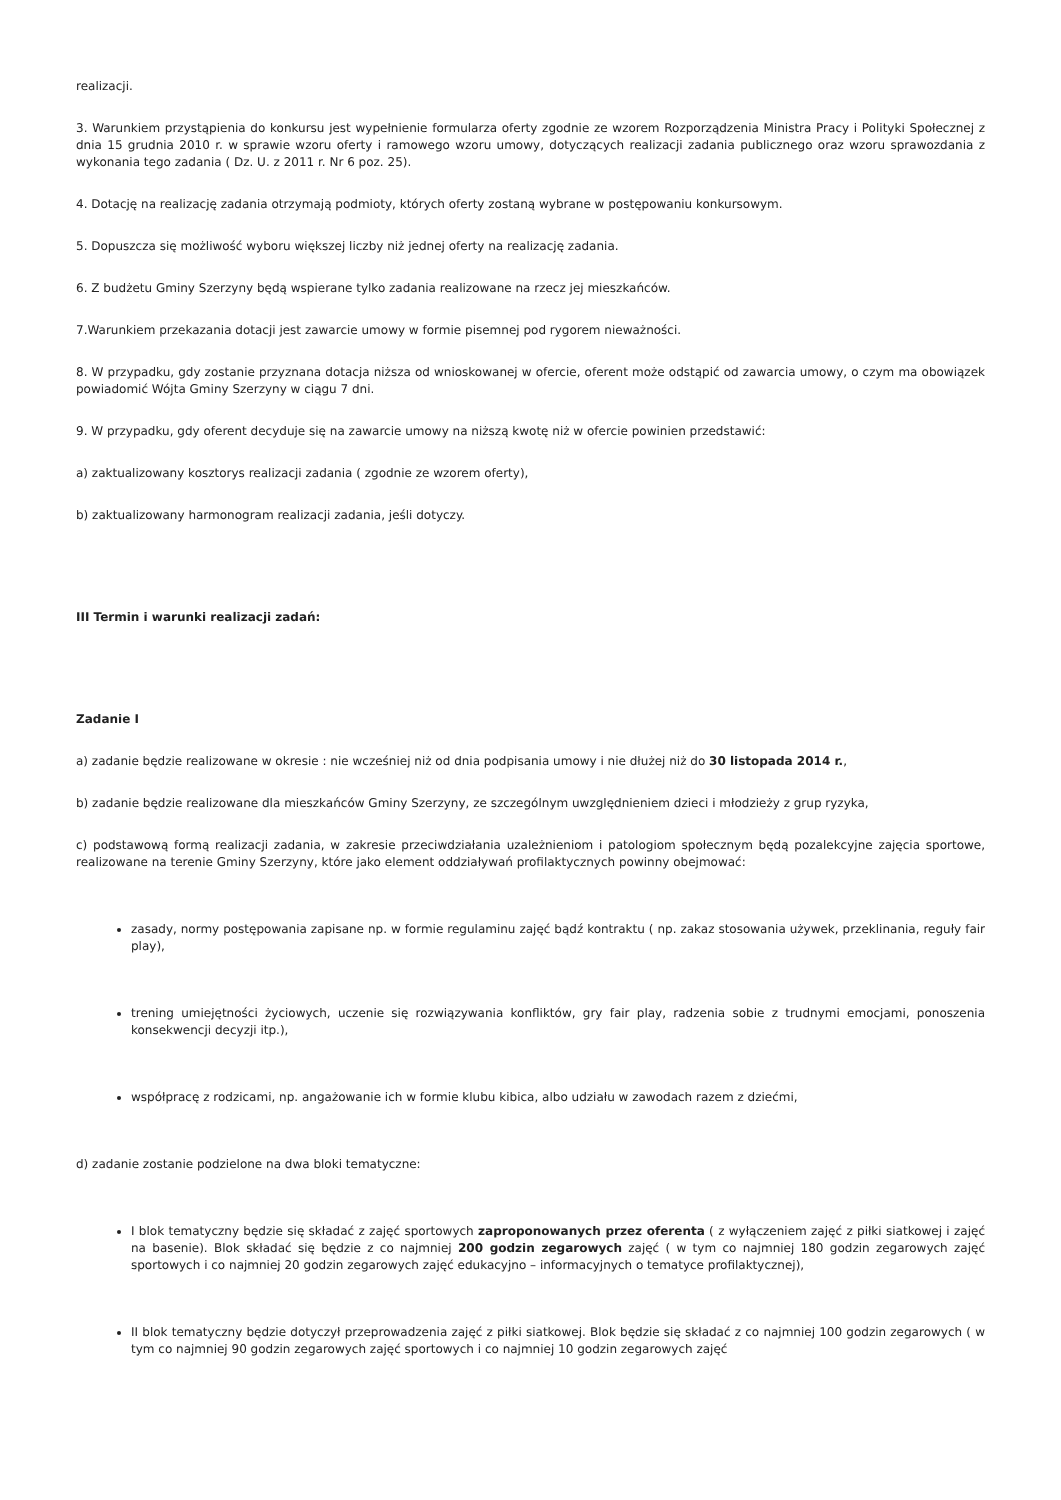realizacji.
3. Warunkiem przystąpienia do konkursu jest wypełnienie formularza oferty zgodnie ze wzorem Rozporządzenia Ministra Pracy i Polityki Społecznej z dnia 15 grudnia 2010 r. w sprawie wzoru oferty i ramowego wzoru umowy, dotyczących realizacji zadania publicznego oraz wzoru sprawozdania z wykonania tego zadania ( Dz. U. z 2011 r. Nr 6 poz. 25).
4. Dotację na realizację zadania otrzymają podmioty, których oferty zostaną wybrane w postępowaniu konkursowym.
5. Dopuszcza się możliwość wyboru większej liczby niż jednej oferty na realizację zadania.
6. Z budżetu Gminy Szerzyny będą wspierane tylko zadania realizowane na rzecz jej mieszkańców.
7.Warunkiem przekazania dotacji jest zawarcie umowy w formie pisemnej pod rygorem nieważności.
8. W przypadku, gdy zostanie przyznana dotacja niższa od wnioskowanej w ofercie, oferent może odstąpić od zawarcia umowy, o czym ma obowiązek powiadomić Wójta Gminy Szerzyny w ciągu 7 dni.
9. W przypadku, gdy oferent decyduje się na zawarcie umowy na niższą kwotę niż w ofercie powinien przedstawić:
a) zaktualizowany kosztorys realizacji zadania ( zgodnie ze wzorem oferty),
b) zaktualizowany harmonogram realizacji zadania, jeśli dotyczy.
III Termin i warunki realizacji zadań:
Zadanie I
a) zadanie będzie realizowane w okresie : nie wcześniej niż od dnia podpisania umowy i nie dłużej niż do 30 listopada 2014 r.,
b) zadanie będzie realizowane dla mieszkańców Gminy Szerzyny, ze szczególnym uwzględnieniem dzieci i młodzieży z grup ryzyka,
c) podstawową formą realizacji zadania, w zakresie przeciwdziałania uzależnieniom i patologiom społecznym będą pozalekcyjne zajęcia sportowe, realizowane na terenie Gminy Szerzyny, które jako element oddziaływań profilaktycznych powinny obejmować:
zasady, normy postępowania zapisane np. w formie regulaminu zajęć bądź kontraktu ( np. zakaz stosowania używek, przeklinania, reguły fair play),
trening umiejętności życiowych, uczenie się rozwiązywania konfliktów, gry fair play, radzenia sobie z trudnymi emocjami, ponoszenia konsekwencji decyzji itp.),
współpracę z rodzicami, np. angażowanie ich w formie klubu kibica, albo udziału w zawodach razem z dziećmi,
d) zadanie zostanie podzielone na dwa bloki tematyczne:
I blok tematyczny będzie się składać z zajęć sportowych zaproponowanych przez oferenta ( z wyłączeniem zajęć z piłki siatkowej i zajęć na basenie). Blok składać się będzie z co najmniej 200 godzin zegarowych zajęć ( w tym co najmniej 180 godzin zegarowych zajęć sportowych i co najmniej 20 godzin zegarowych zajęć edukacyjno – informacyjnych o tematyce profilaktycznej),
II blok tematyczny będzie dotyczył przeprowadzenia zajęć z piłki siatkowej. Blok będzie się składać z co najmniej 100 godzin zegarowych ( w tym co najmniej 90 godzin zegarowych zajęć sportowych i co najmniej 10 godzin zegarowych zajęć